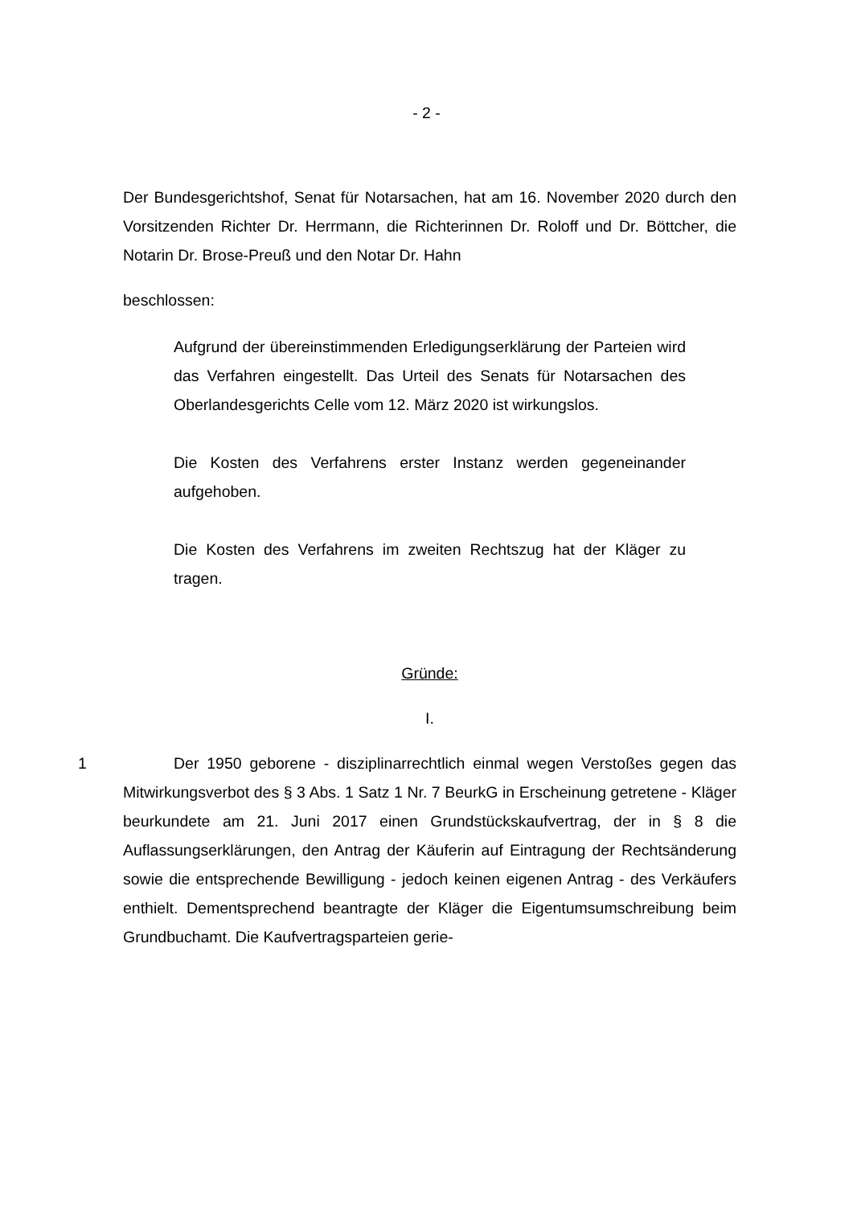- 2 -
Der Bundesgerichtshof, Senat für Notarsachen, hat am 16. November 2020 durch den Vorsitzenden Richter Dr. Herrmann, die Richterinnen Dr. Roloff und Dr. Böttcher, die Notarin Dr. Brose-Preuß und den Notar Dr. Hahn
beschlossen:
Aufgrund der übereinstimmenden Erledigungserklärung der Parteien wird das Verfahren eingestellt. Das Urteil des Senats für Notarsachen des Oberlandesgerichts Celle vom 12. März 2020 ist wirkungslos.
Die Kosten des Verfahrens erster Instanz werden gegeneinander aufgehoben.
Die Kosten des Verfahrens im zweiten Rechtszug hat der Kläger zu tragen.
Gründe:
I.
1 Der 1950 geborene - disziplinarrechtlich einmal wegen Verstoßes gegen das Mitwirkungsverbot des § 3 Abs. 1 Satz 1 Nr. 7 BeurkG in Erscheinung getretene - Kläger beurkundete am 21. Juni 2017 einen Grundstückskaufvertrag, der in § 8 die Auflassungserklärungen, den Antrag der Käuferin auf Eintragung der Rechtsänderung sowie die entsprechende Bewilligung - jedoch keinen eigenen Antrag - des Verkäufers enthielt. Dementsprechend beantragte der Kläger die Eigentumsumschreibung beim Grundbuchamt. Die Kaufvertragsparteien gerie-